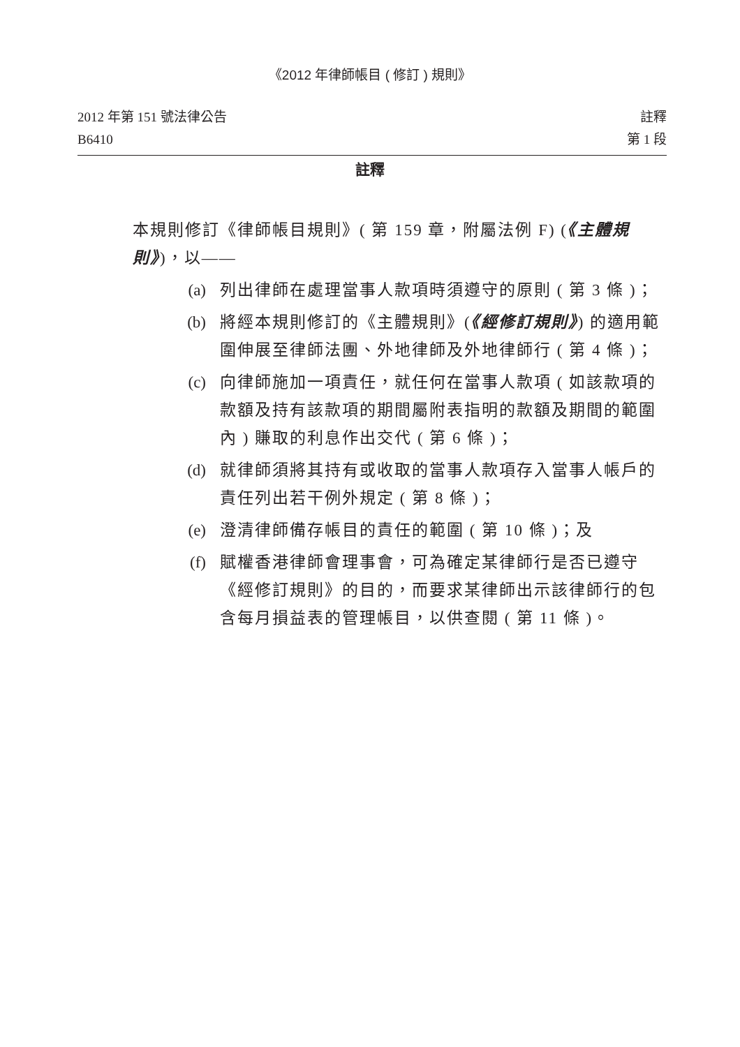《2012 年律師帳目 ( 修訂 ) 規則》
2012 年第 151 號法律公告
B6410
註釋
第 1 段
註釋
本規則修訂《律師帳目規則》( 第 159 章，附屬法例 F) (《主體規則》)，以——
(a) 列出律師在處理當事人款項時須遵守的原則 ( 第 3 條 )；
(b) 將經本規則修訂的《主體規則》(《經修訂規則》) 的適用範圍伸展至律師法團、外地律師及外地律師行 ( 第 4 條 )；
(c) 向律師施加一項責任，就任何在當事人款項 ( 如該款項的款額及持有該款項的期間屬附表指明的款額及期間的範圍內 ) 賺取的利息作出交代 ( 第 6 條 )；
(d) 就律師須將其持有或收取的當事人款項存入當事人帳戶的責任列出若干例外規定 ( 第 8 條 )；
(e) 澄清律師備存帳目的責任的範圍 ( 第 10 條 )；及
(f) 賦權香港律師會理事會，可為確定某律師行是否已遵守《經修訂規則》的目的，而要求某律師出示該律師行的包含每月損益表的管理帳目，以供查閱 ( 第 11 條 )。